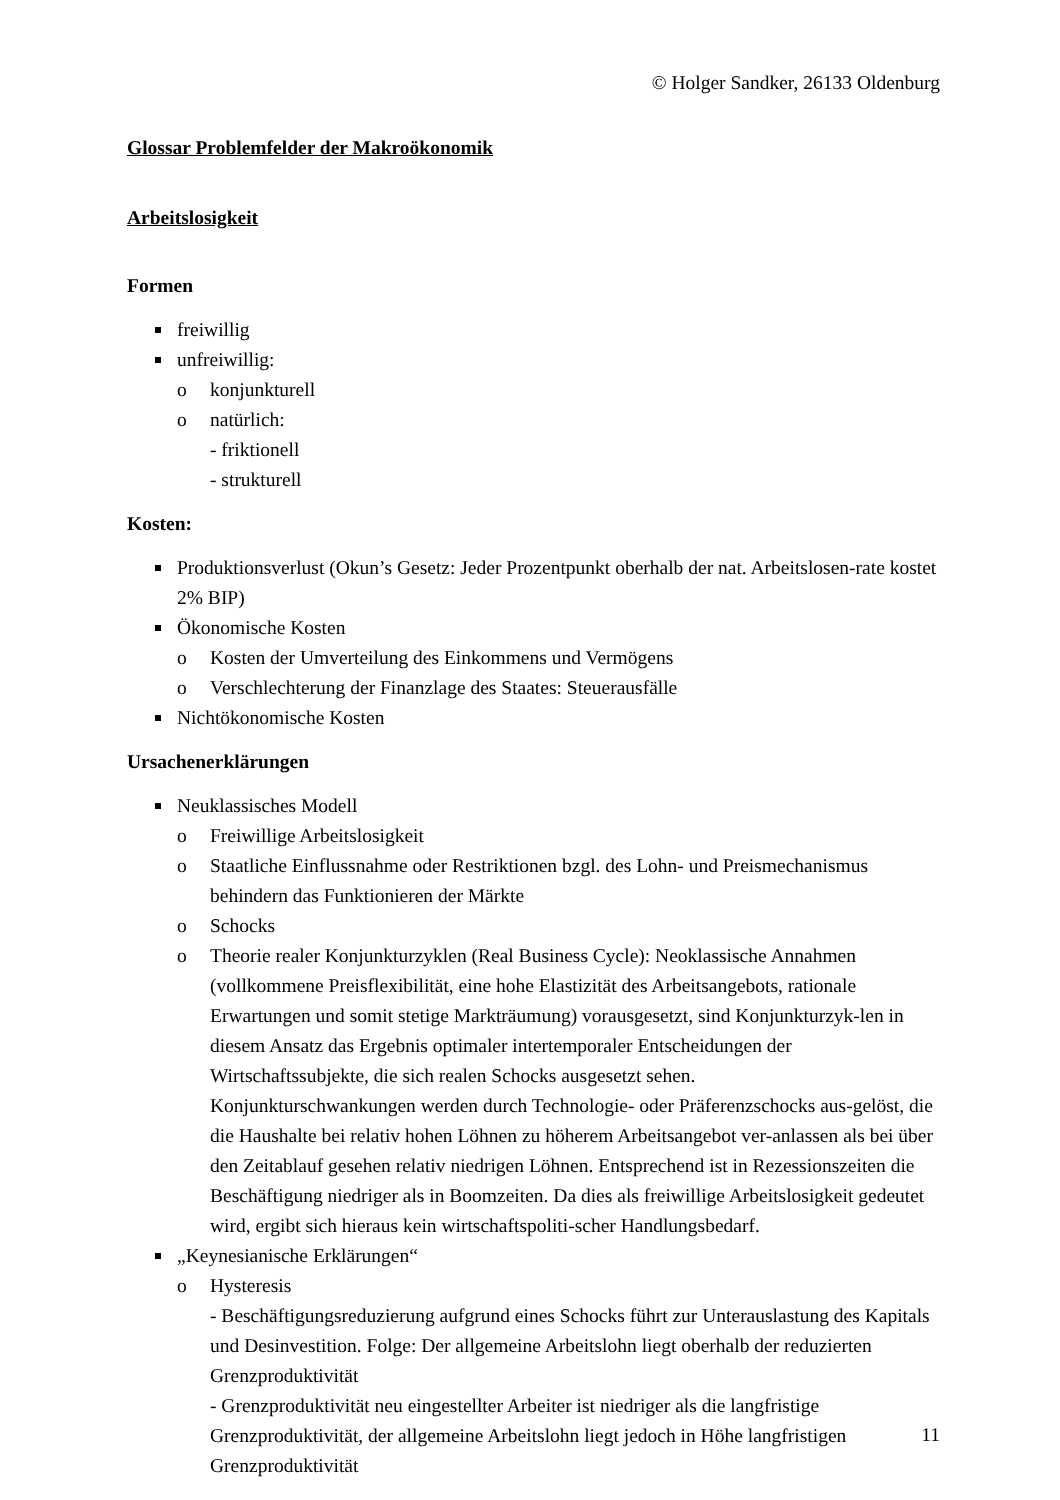© Holger Sandker, 26133 Oldenburg
Glossar Problemfelder der Makroökonomik
Arbeitslosigkeit
Formen
freiwillig
unfreiwillig:
o konjunkturell
o natürlich:
- friktionell
- strukturell
Kosten:
Produktionsverlust (Okun’s Gesetz: Jeder Prozentpunkt oberhalb der nat. Arbeitslosen-rate kostet 2% BIP)
Ökonomische Kosten
o Kosten der Umverteilung des Einkommens und Vermögens
o Verschlechterung der Finanzlage des Staates: Steuerausfälle
Nichtökonomische Kosten
Ursachenerklärungen
Neuklassisches Modell
o Freiwillige Arbeitslosigkeit
o Staatliche Einflussnahme oder Restriktionen bzgl. des Lohn- und Preismechanismus behindern das Funktionieren der Märkte
o Schocks
o Theorie realer Konjunkturzyklen (Real Business Cycle): Neoklassische Annahmen (vollkommene Preisflexibilität, eine hohe Elastizität des Arbeitsangebots, rationale Erwartungen und somit stetige Markträumung) vorausgesetzt, sind Konjunkturzyk-len in diesem Ansatz das Ergebnis optimaler intertemporaler Entscheidungen der Wirtschaftssubjekte, die sich realen Schocks ausgesetzt sehen.
Konjunkturschwankungen werden durch Technologie- oder Präferenzschocks aus-gelöst, die die Haushalte bei relativ hohen Löhnen zu höherem Arbeitsangebot ver-anlassen als bei über den Zeitablauf gesehen relativ niedrigen Löhnen. Entsprechend ist in Rezessionszeiten die Beschäftigung niedriger als in Boomzeiten. Da dies als freiwillige Arbeitslosigkeit gedeutet wird, ergibt sich hieraus kein wirtschaftspoliti-scher Handlungsbedarf.
„Keynesianische Erklärungen“
o Hysteresis
- Beschäftigungsreduzierung aufgrund eines Schocks führt zur Unterauslastung des Kapitals und Desinvestition. Folge: Der allgemeine Arbeitslohn liegt oberhalb der reduzierten Grenzproduktivität
- Grenzproduktivität neu eingestellter Arbeiter ist niedriger als die langfristige Grenzproduktivität, der allgemeine Arbeitslohn liegt jedoch in Höhe langfristigen Grenzproduktivität
11